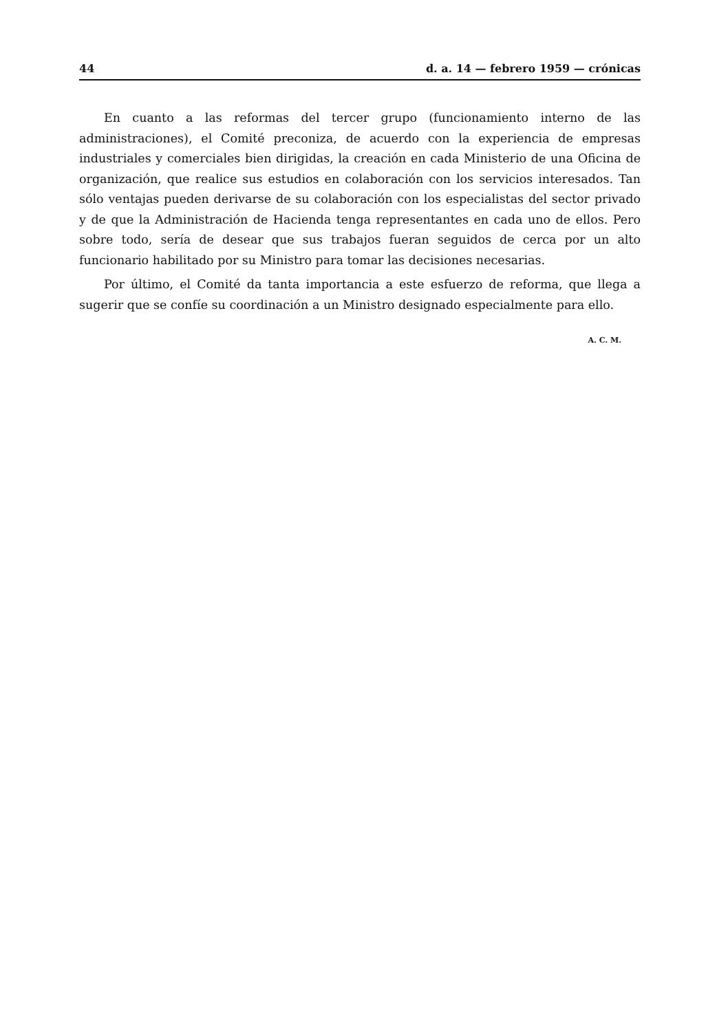44 d. a. 14 — febrero 1959 — crónicas
En cuanto a las reformas del tercer grupo (funcionamiento interno de las administraciones), el Comité preconiza, de acuerdo con la experiencia de empresas industriales y comerciales bien dirigidas, la creación en cada Ministerio de una Oficina de organización, que realice sus estudios en colaboración con los servicios interesados. Tan sólo ventajas pueden derivarse de su colaboración con los especialistas del sector privado y de que la Administración de Hacienda tenga representantes en cada uno de ellos. Pero sobre todo, sería de desear que sus trabajos fueran seguidos de cerca por un alto funcionario habilitado por su Ministro para tomar las decisiones necesarias.
Por último, el Comité da tanta importancia a este esfuerzo de reforma, que llega a sugerir que se confíe su coordinación a un Ministro designado especialmente para ello.
A. C. M.